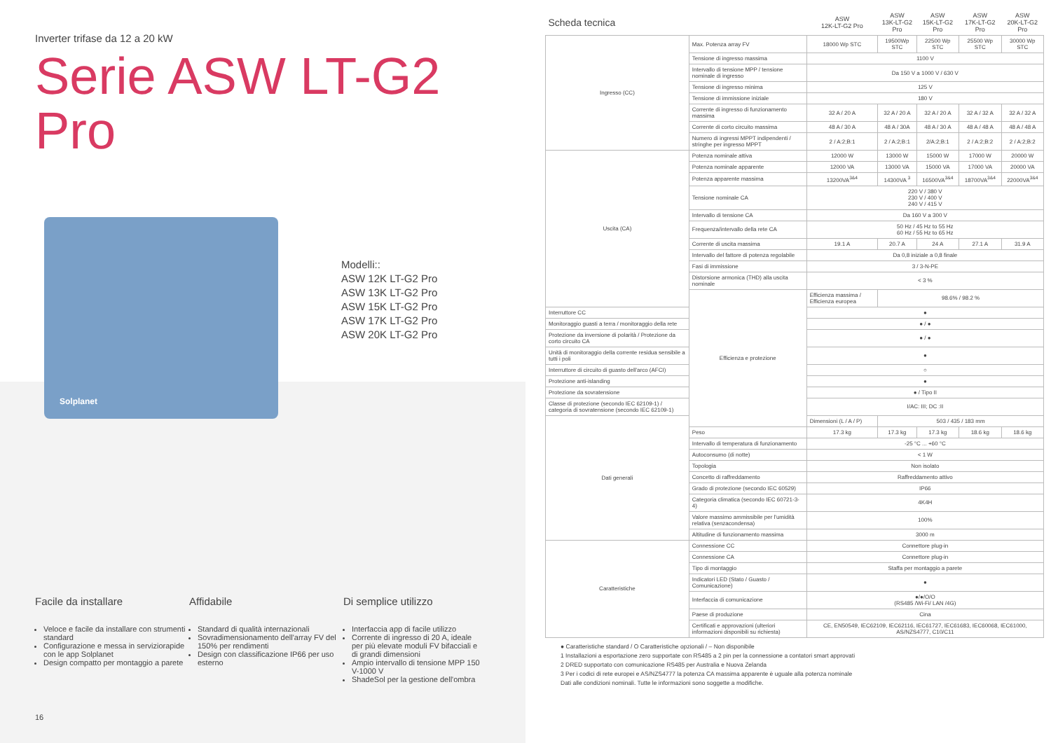Inverter trifase da 12 a 20 kW
Serie ASW LT-G2 Pro
Solplanet
Modelli::
ASW 12K LT-G2 Pro
ASW 13K LT-G2 Pro
ASW 15K LT-G2 Pro
ASW 17K LT-G2 Pro
ASW 20K LT-G2 Pro
Facile da installare
Veloce e facile da installare con strumenti standard
Configurazione e messa in serviziorapide con le app Solplanet
Design compatto per montaggio a parete
Affidabile
Standard di qualità internazionali
Sovradimensionamento dell'array FV del 150% per rendimenti
Design con classificazione IP66 per uso esterno
Di semplice utilizzo
Interfaccia app di facile utilizzo
Corrente di ingresso di 20 A, ideale per più elevate moduli FV bifacciali e di grandi dimensioni
Ampio intervallo di tensione MPP 150 V-1000 V
ShadeSol per la gestione dell'ombra
16
| Scheda tecnica | | ASW 12K-LT-G2 Pro | ASW 13K-LT-G2 Pro | ASW 15K-LT-G2 Pro | ASW 17K-LT-G2 Pro | ASW 20K-LT-G2 Pro |
| --- | --- | --- | --- | --- | --- | --- |
| Ingresso (CC) | Max. Potenza array FV | 18000 Wp STC | 19500Wp STC | 22500 Wp STC | 25500 Wp STC | 30000 Wp STC |
| | Tensione di ingresso massima | 1100 V | | | | |
| | Intervallo di tensione MPP / tensione nominale di ingresso | Da 150 V a 1000 V / 630 V | | | | |
| | Tensione di ingresso minima | 125 V | | | | |
| | Tensione di immissione iniziale | 180 V | | | | |
| | Corrente di ingresso di funzionamento massima | 32 A / 20 A | 32 A / 20 A | 32 A / 20 A | 32 A / 32 A | 32 A / 32 A |
| | Corrente di corto circuito massima | 48 A / 30 A | 48 A / 30A | 48 A / 30 A | 48 A / 48 A | 48 A / 48 A |
| | Numero di ingressi MPPT indipendenti / stringhe per ingresso MPPT | 2 / A:2;B:1 | 2 / A:2;B:1 | 2/A:2;B:1 | 2 / A:2;B:2 | 2 / A:2;B:2 |
| Uscita (CA) | Potenza nominale attiva | 12000 W | 13000 W | 15000 W | 17000 W | 20000 W |
| | Potenza nominale apparente | 12000 VA | 13000 VA | 15000 VA | 17000 VA | 20000 VA |
| | Potenza apparente massima | 13200VA<sup>3&4</sup> | 14300VA <sup>3</sup> | 16500VA<sup>3&4</sup> | 18700VA<sup>3&4</sup> | 22000VA<sup>3&4</sup> |
| | Tensione nominale CA | 220 V / 380 V 230 V / 400 V 240 V / 415 V | | | | |
| | Intervallo di tensione CA | Da 160 V a 300 V | | | | |
| | Frequenza/intervallo della rete CA | 50 Hz / 45 Hz to 55 Hz 60 Hz / 55 Hz to 65 Hz | | | | |
| | Corrente di uscita massima | 19.1 A | 20.7 A | 24 A | 27.1 A | 31.9 A |
| | Intervallo del fattore di potenza regolabile | Da 0,8 iniziale a 0,8 finale | | | | |
| | Fasi di immissione | 3 / 3-N-PE | | | | |
| | Distorsione armonica (THD) alla uscita nominale | < 3 % | | | | |
| | Efficienza e protezione | Efficienza massima / Efficienza europea | 98.6% / 98.2 % | | | |
| Interruttore CC | | ● | | | | |
| Monitoraggio guasti a terra / monitoraggio della rete | | ● / ● | | | | |
| Protezione da inversione di polarità / Protezione da corto circuito CA | | ● / ● | | | | |
| Unità di monitoraggio della corrente residua sensibile a tutti i poli | | ● | | | | |
| Interruttore di circuito di guasto dell'arco (AFCI) | | ○ | | | | |
| Protezione anti-islanding | | ● | | | | |
| Protezione da sovratensione | | ● / Tipo II | | | | |
| Classe di protezione (secondo IEC 62109-1) / categoria di sovratensione (secondo IEC 62109-1) | | I/AC: III; DC :II | | | | |
| Dati generali | | Dimensioni (L / A / P) | 503 / 435 / 183 mm | | | |
| | Peso | 17.3 kg | 17.3 kg | 17.3 kg | 18.6 kg | 18.6 kg |
| | Intervallo di temperatura di funzionamento | -25 °C ... +60 °C | | | | |
| | Autoconsumo (di notte) | < 1 W | | | | |
| | Topologia | Non isolato | | | | |
| | Concetto di raffreddamento | Raffreddamento attivo | | | | |
| | Grado di protezione (secondo IEC 60529) | IP66 | | | | |
| | Categoria climatica (secondo IEC 60721-3-4) | 4K4H | | | | |
| | Valore massimo ammissibile per l'umidità relativa (senzacondensa) | 100% | | | | |
| | Altitudine di funzionamento massima | 3000 m | | | | |
| Caratteristiche | Connessione CC | Connettore plug-in | | | | |
| | Connessione CA | Connettore plug-in | | | | |
| | Tipo di montaggio | Staffa per montaggio a parete | | | | |
| | Indicatori LED (Stato / Guasto / Comunicazione) | ● | | | | |
| | Interfaccia di comunicazione | ●/●/O/O (RS485 /Wi-Fi/ LAN /4G) | | | | |
| | Paese di produzione | Cina | | | | |
| | Certificati e approvazioni (ulteriori informazioni disponibili su richiesta) | CE, EN50549, IEC62109, IEC62116, IEC61727, IEC61683, IEC60068, IEC61000, AS/NZS4777, C10/C11 | | | | |
● Caratteristiche standard / O Caratteristiche opzionali / – Non disponibile
1 Installazioni a esportazione zero supportate con RS485 a 2 pin per la connessione a contatori smart approvati
2 DRED supportato con comunicazione RS485 per Australia e Nuova Zelanda
3 Per i codici di rete europei e AS/NZS4777 la potenza CA massima apparente è uguale alla potenza nominale
Dati alle condizioni nominali. Tutte le informazioni sono soggette a modifiche.